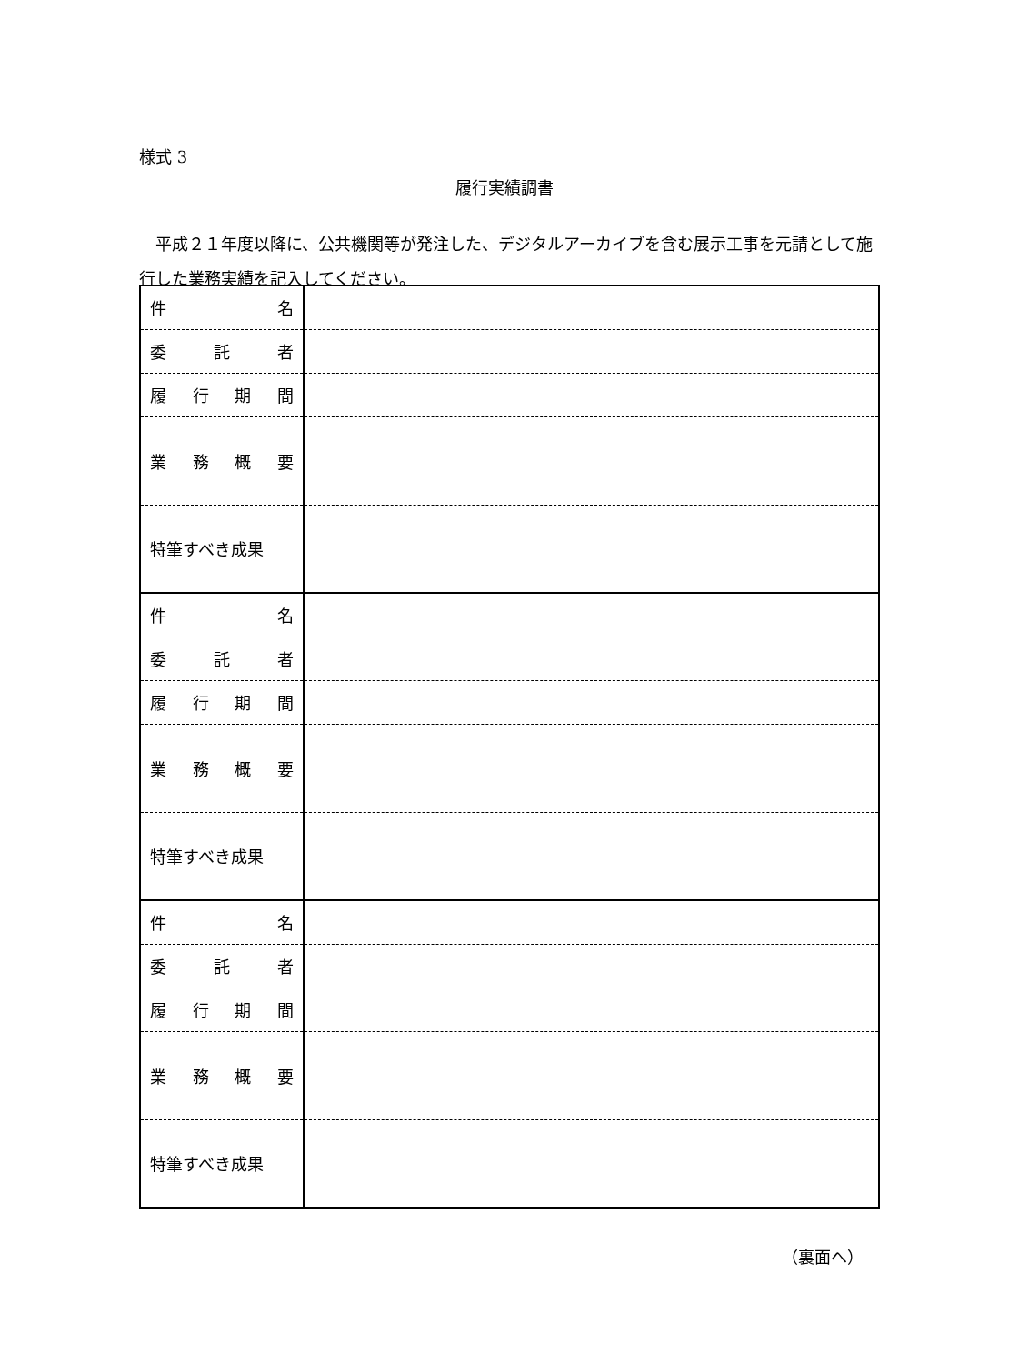様式 3
履行実績調書
平成２１年度以降に、公共機関等が発注した、デジタルアーカイブを含む展示工事を元請として施行した業務実績を記入してください。
| 件 名 | |
| 委 託 者 | |
| 履 行 期 間 | |
| 業 務 概 要 | |
| 特筆すべき成果 | |
| 件 名 | |
| 委 託 者 | |
| 履 行 期 間 | |
| 業 務 概 要 | |
| 特筆すべき成果 | |
| 件 名 | |
| 委 託 者 | |
| 履 行 期 間 | |
| 業 務 概 要 | |
| 特筆すべき成果 | |
（裏面へ）